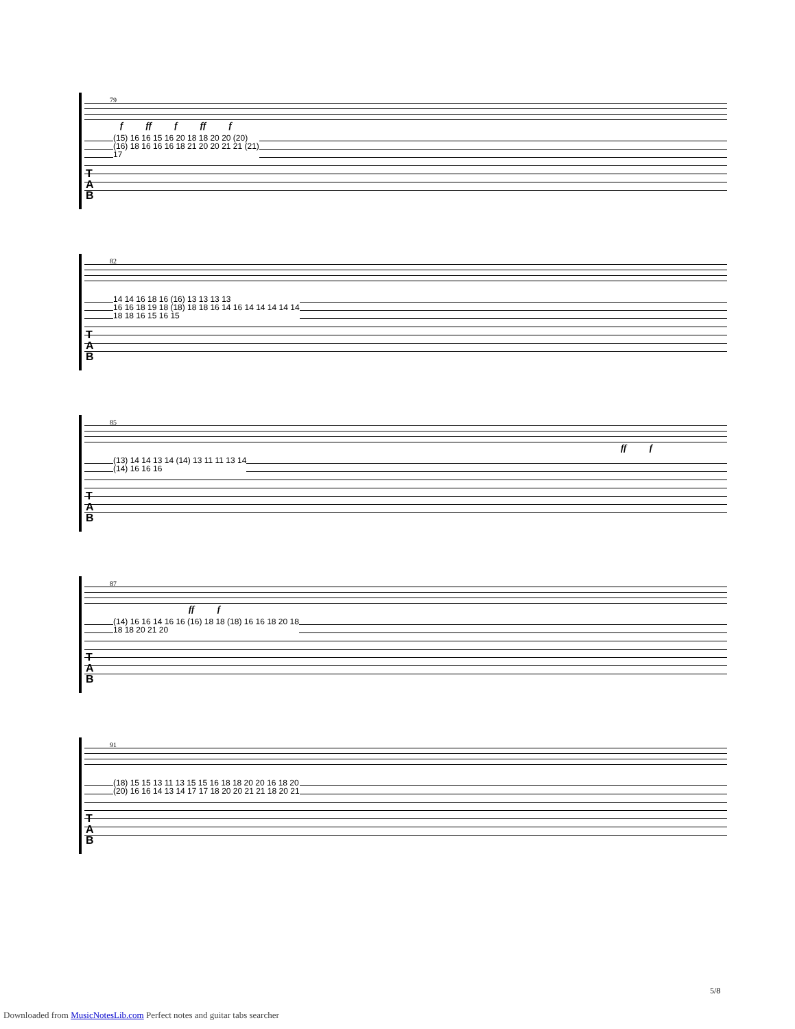79
f ff f ff f
T
A
B
(15) 16 16 15 16 20 18 18 20 20 (20) (16) 18 16 16 16 18 21 20 20 21 21 (21) 17
82
T
A
B
14 14 16 18 16 (16) 13 13 13 13 16 16 18 19 18 (18) 18 18 16 14 16 14 14 14 14 14 18 18 16 15 16 15
85
ff f
T
A
B
(13) 14 14 13 14 (14) 13 11 11 13 14 (14) 16 16 16
87
ff f
T
A
B
(14) 16 16 14 16 16 (16) 18 18 (18) 16 16 18 20 18 18 18 20 21 20
91
T
A
B
(18) 15 15 13 11 13 15 15 16 18 18 20 20 16 18 20 (20) 16 16 14 13 14 17 17 18 20 20 21 21 18 20 21
5/8
Downloaded from MusicNotesLib.com Perfect notes and guitar tabs searcher